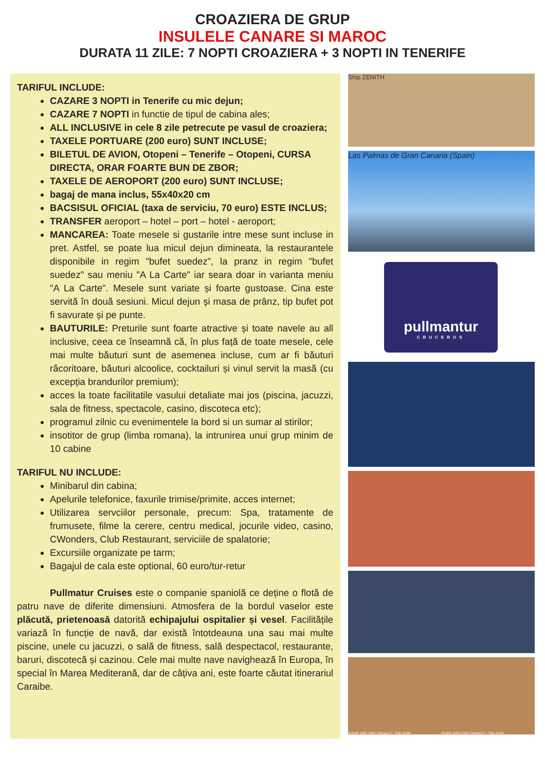CROAZIERA DE GRUP
INSULELE CANARE SI MAROC
DURATA 11 ZILE: 7 NOPTI CROAZIERA + 3 NOPTI IN TENERIFE
TARIFUL INCLUDE:
CAZARE 3 NOPTI in Tenerife cu mic dejun;
CAZARE 7 NOPTI in functie de tipul de cabina ales;
ALL INCLUSIVE in cele 8 zile petrecute pe vasul de croaziera;
TAXELE PORTUARE (200 euro) SUNT INCLUSE;
BILETUL DE AVION, Otopeni – Tenerife – Otopeni, CURSA DIRECTA, ORAR FOARTE BUN DE ZBOR;
TAXELE DE AEROPORT (200 euro) SUNT INCLUSE;
bagaj de mana inclus, 55x40x20 cm
BACSISUL OFICIAL (taxa de serviciu, 70 euro) ESTE INCLUS;
TRANSFER aeroport – hotel – port – hotel - aeroport;
MANCAREA: Toate mesele si gustarile intre mese sunt incluse in pret. Astfel, se poate lua micul dejun dimineata, la restaurantele disponibile in regim "bufet suedez", la pranz in regim "bufet suedez" sau meniu "A La Carte" iar seara doar in varianta meniu "A La Carte". Mesele sunt variate și foarte gustoase. Cina este servită în două sesiuni. Micul dejun și masa de prânz, tip bufet pot fi savurate și pe punte.
BAUTURILE: Preturile sunt foarte atractive și toate navele au all inclusive, ceea ce înseamnă că, în plus față de toate mesele, cele mai multe băuturi sunt de asemenea incluse, cum ar fi băuturi răcoritoare, băuturi alcoolice, cocktailuri și vinul servit la masă (cu excepția brandurilor premium);
acces la toate facilitatile vasului detaliate mai jos (piscina, jacuzzi, sala de fitness, spectacole, casino, discoteca etc);
programul zilnic cu evenimentele la bord si un sumar al stirilor;
insotitor de grup (limba romana), la intrunirea unui grup minim de 10 cabine
TARIFUL NU INCLUDE:
Minibarul din cabina;
Apelurile telefonice, faxurile trimise/primite, acces internet;
Utilizarea servciilor personale, precum: Spa, tratamente de frumusete, filme la cerere, centru medical, jocurile video, casino, CWonders, Club Restaurant, serviciile de spalatorie;
Excursiile organizate pe tarm;
Bagajul de cala este optional, 60 euro/tur-retur
Pullmatur Cruises este o companie spaniolă ce deține o flotă de patru nave de diferite dimensiuni. Atmosfera de la bordul vaselor este plăcută, prietenoasă datorită echipajului ospitalier și vesel. Facilitățile variază în funcție de navă, dar există întotdeauna una sau mai multe piscine, unele cu jacuzzi, o sală de fitness, sală despectacol, restaurante, baruri, discotecă și cazinou. Cele mai multe nave navighează în Europa, în special în Marea Mediterană, dar de câțiva ani, este foarte căutat itinerariul Caraibe.
Ship ZENITH
Las Palmas de Gran Canaria (Spain)
pullmantur
CRUCEROS
Outside (odb) Cabin Category H - Ship Zenith Outside (odb) Cabin Category H - Ship Zenith